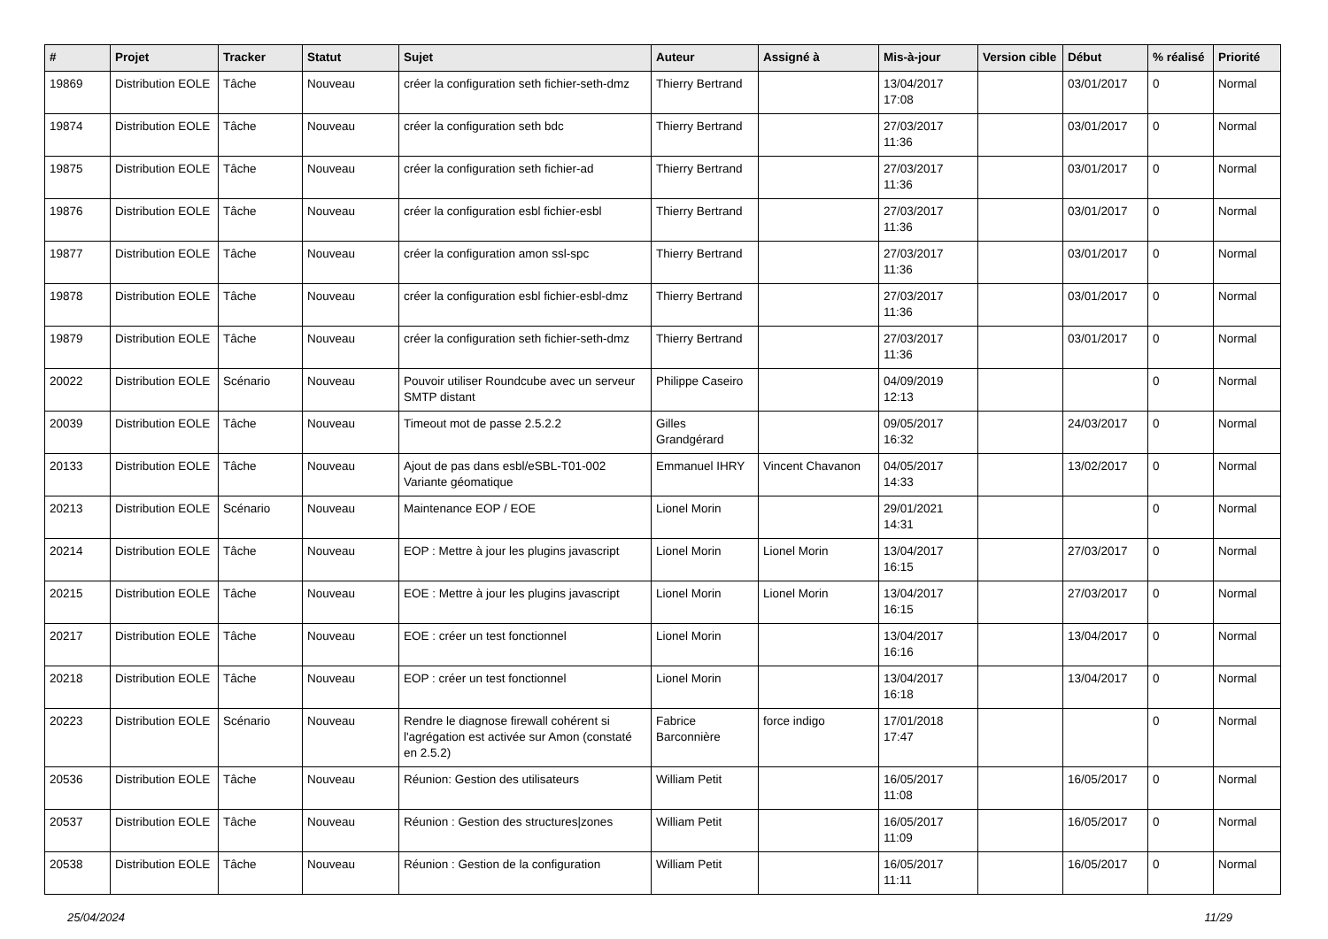| # | Projet | Tracker | Statut | Sujet | Auteur | Assigné à | Mis-à-jour | Version cible | Début | % réalisé | Priorité |
| --- | --- | --- | --- | --- | --- | --- | --- | --- | --- | --- | --- |
| 19869 | Distribution EOLE | Tâche | Nouveau | créer la configuration seth fichier-seth-dmz | Thierry Bertrand | | 13/04/2017 17:08 | | 03/01/2017 | 0 | Normal |
| 19874 | Distribution EOLE | Tâche | Nouveau | créer la configuration seth bdc | Thierry Bertrand | | 27/03/2017 11:36 | | 03/01/2017 | 0 | Normal |
| 19875 | Distribution EOLE | Tâche | Nouveau | créer la configuration seth fichier-ad | Thierry Bertrand | | 27/03/2017 11:36 | | 03/01/2017 | 0 | Normal |
| 19876 | Distribution EOLE | Tâche | Nouveau | créer la configuration esbl fichier-esbl | Thierry Bertrand | | 27/03/2017 11:36 | | 03/01/2017 | 0 | Normal |
| 19877 | Distribution EOLE | Tâche | Nouveau | créer la configuration amon ssl-spc | Thierry Bertrand | | 27/03/2017 11:36 | | 03/01/2017 | 0 | Normal |
| 19878 | Distribution EOLE | Tâche | Nouveau | créer la configuration esbl fichier-esbl-dmz | Thierry Bertrand | | 27/03/2017 11:36 | | 03/01/2017 | 0 | Normal |
| 19879 | Distribution EOLE | Tâche | Nouveau | créer la configuration seth fichier-seth-dmz | Thierry Bertrand | | 27/03/2017 11:36 | | 03/01/2017 | 0 | Normal |
| 20022 | Distribution EOLE | Scénario | Nouveau | Pouvoir utiliser Roundcube avec un serveur SMTP distant | Philippe Caseiro | | 04/09/2019 12:13 | | | 0 | Normal |
| 20039 | Distribution EOLE | Tâche | Nouveau | Timeout mot de passe 2.5.2.2 | Gilles Grandgérard | | 09/05/2017 16:32 | | 24/03/2017 | 0 | Normal |
| 20133 | Distribution EOLE | Tâche | Nouveau | Ajout de pas dans esbl/eSBL-T01-002 Variante géomatique | Emmanuel IHRY | Vincent Chavanon | 04/05/2017 14:33 | | 13/02/2017 | 0 | Normal |
| 20213 | Distribution EOLE | Scénario | Nouveau | Maintenance EOP / EOE | Lionel Morin | | 29/01/2021 14:31 | | | 0 | Normal |
| 20214 | Distribution EOLE | Tâche | Nouveau | EOP : Mettre à jour les plugins javascript | Lionel Morin | Lionel Morin | 13/04/2017 16:15 | | 27/03/2017 | 0 | Normal |
| 20215 | Distribution EOLE | Tâche | Nouveau | EOE : Mettre à jour les plugins javascript | Lionel Morin | Lionel Morin | 13/04/2017 16:15 | | 27/03/2017 | 0 | Normal |
| 20217 | Distribution EOLE | Tâche | Nouveau | EOE : créer un test fonctionnel | Lionel Morin | | 13/04/2017 16:16 | | 13/04/2017 | 0 | Normal |
| 20218 | Distribution EOLE | Tâche | Nouveau | EOP : créer un test fonctionnel | Lionel Morin | | 13/04/2017 16:18 | | 13/04/2017 | 0 | Normal |
| 20223 | Distribution EOLE | Scénario | Nouveau | Rendre le diagnose firewall cohérent si l'agrégation est activée sur Amon (constaté en 2.5.2) | Fabrice Barconnière | force indigo | 17/01/2018 17:47 | | | 0 | Normal |
| 20536 | Distribution EOLE | Tâche | Nouveau | Réunion: Gestion des utilisateurs | William Petit | | 16/05/2017 11:08 | | 16/05/2017 | 0 | Normal |
| 20537 | Distribution EOLE | Tâche | Nouveau | Réunion : Gestion des structures/zones | William Petit | | 16/05/2017 11:09 | | 16/05/2017 | 0 | Normal |
| 20538 | Distribution EOLE | Tâche | Nouveau | Réunion : Gestion de la configuration | William Petit | | 16/05/2017 11:11 | | 16/05/2017 | 0 | Normal |
25/04/2024 11/29